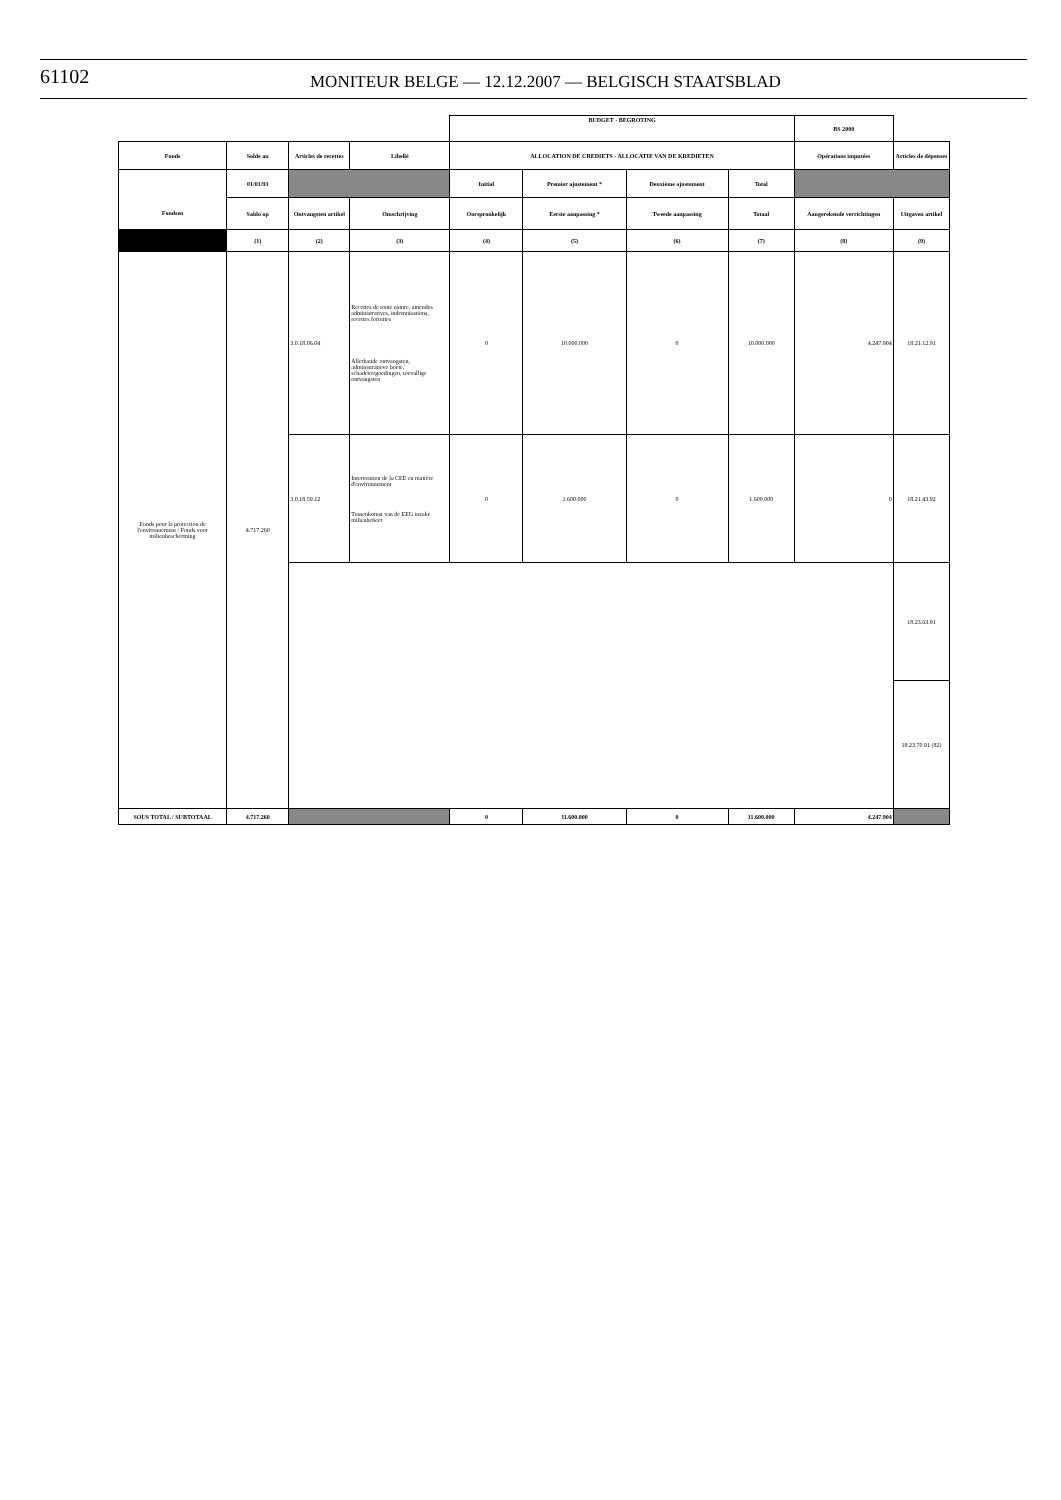61102
MONITEUR BELGE — 12.12.2007 — BELGISCH STAATSBLAD
| | | | | BUDGET - BEGROTING | | | | BS 2000 | |
| Fonds | Solde au | Articles de recettes | Libellé | ALLOCATION DE CREDIETS - ALLOCATIE VAN DE KREDIETEN | | | | Opérations imputées | Articles de dépenses |
| | 01/01/93 | | | Initial | Premier ajustement * | Deuxième ajustement | Total | | |
| Fondsen | Saldo op | Ontvangsten artikel | Omschrijving | Oorspronkelijk | Eerste aanpassing * | Tweede aanpassing | Totaal | Aangerekende verrichtingen | Uitgaven artikel |
| | (1) | (2) | (3) | (4) | (5) | (6) | (7) | (8) | (9) |
| Fonds pour la protection de l'environnement / Fonds voor milieubescherming | 4.717.260 | 3.0.18.06.04 | Recettes de toute nature, amendes administratives, indemnisations, recettes fortuites Allerhande ontvangsten, administratieve boete, schadevergoedingen, toevallige ontvangsten | 0 | 10.000.000 | 0 | 10.000.000 | 4.247.904 | 18.21.12.91 |
| | | 3.0.18.59.12 | Intervention de la CEE en matière d'environnement Tussenkomst van de EEG inzake milieubeheer | 0 | 1.600.000 | 0 | 1.600.000 | 0 | 18.21.43.92 |
| | | | | | | | | | 18.23.63.91 |
| | | | | | | | | | 18.23.70.91 (82) |
| SOUS TOTAL / SUBTOTAAL | 4.717.260 | | | 0 | 11.600.000 | 0 | 11.600.000 | 4.247.904 | |